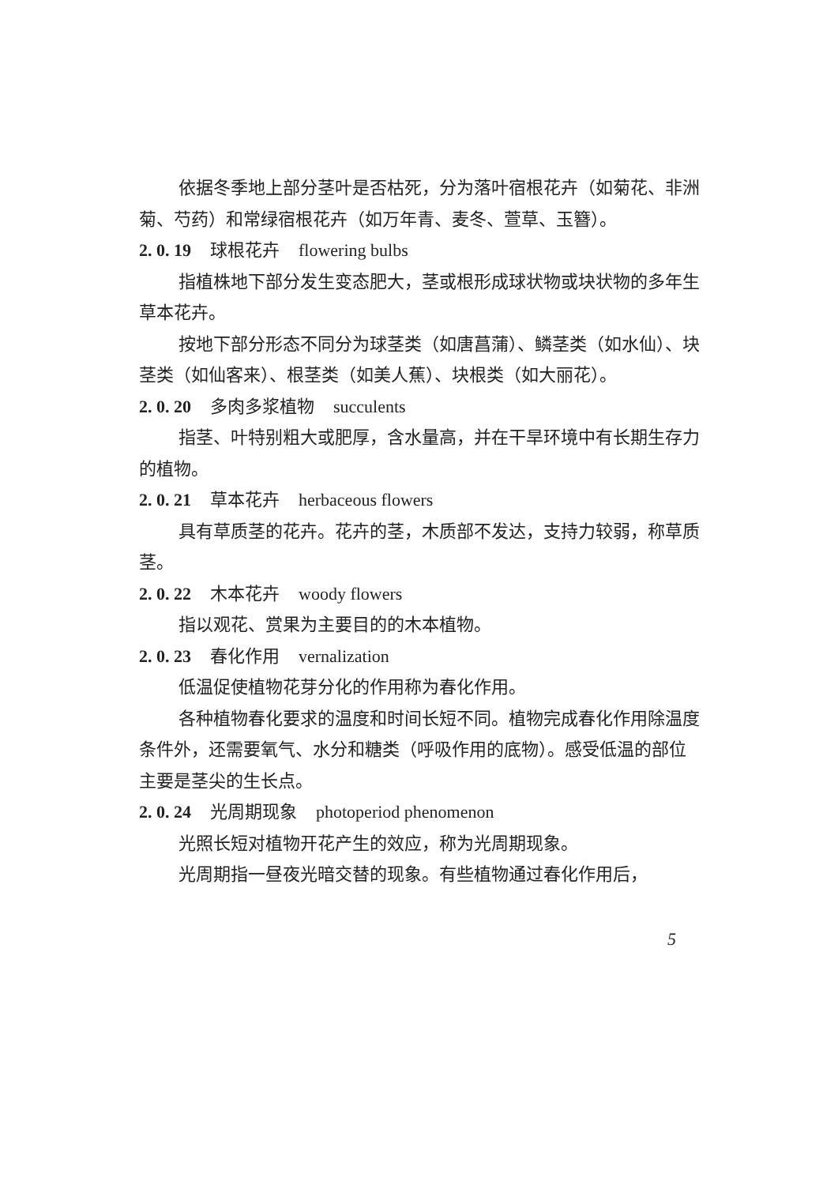依据冬季地上部分茎叶是否枯死，分为落叶宿根花卉（如菊花、非洲菊、芍药）和常绿宿根花卉（如万年青、麦冬、萱草、玉簪）。
2. 0. 19 球根花卉 flowering bulbs
指植株地下部分发生变态肥大，茎或根形成球状物或块状物的多年生草本花卉。
按地下部分形态不同分为球茎类（如唐菖蒲）、鳞茎类（如水仙）、块茎类（如仙客来）、根茎类（如美人蕉）、块根类（如大丽花）。
2. 0. 20 多肉多浆植物 succulents
指茎、叶特别粗大或肥厚，含水量高，并在干旱环境中有长期生存力的植物。
2. 0. 21 草本花卉 herbaceous flowers
具有草质茎的花卉。花卉的茎，木质部不发达，支持力较弱，称草质茎。
2. 0. 22 木本花卉 woody flowers
指以观花、赏果为主要目的的木本植物。
2. 0. 23 春化作用 vernalization
低温促使植物花芽分化的作用称为春化作用。
各种植物春化要求的温度和时间长短不同。植物完成春化作用除温度条件外，还需要氧气、水分和糖类（呼吸作用的底物）。感受低温的部位主要是茎尖的生长点。
2. 0. 24 光周期现象 photoperiod phenomenon
光照长短对植物开花产生的效应，称为光周期现象。
光周期指一昼夜光暗交替的现象。有些植物通过春化作用后，
5